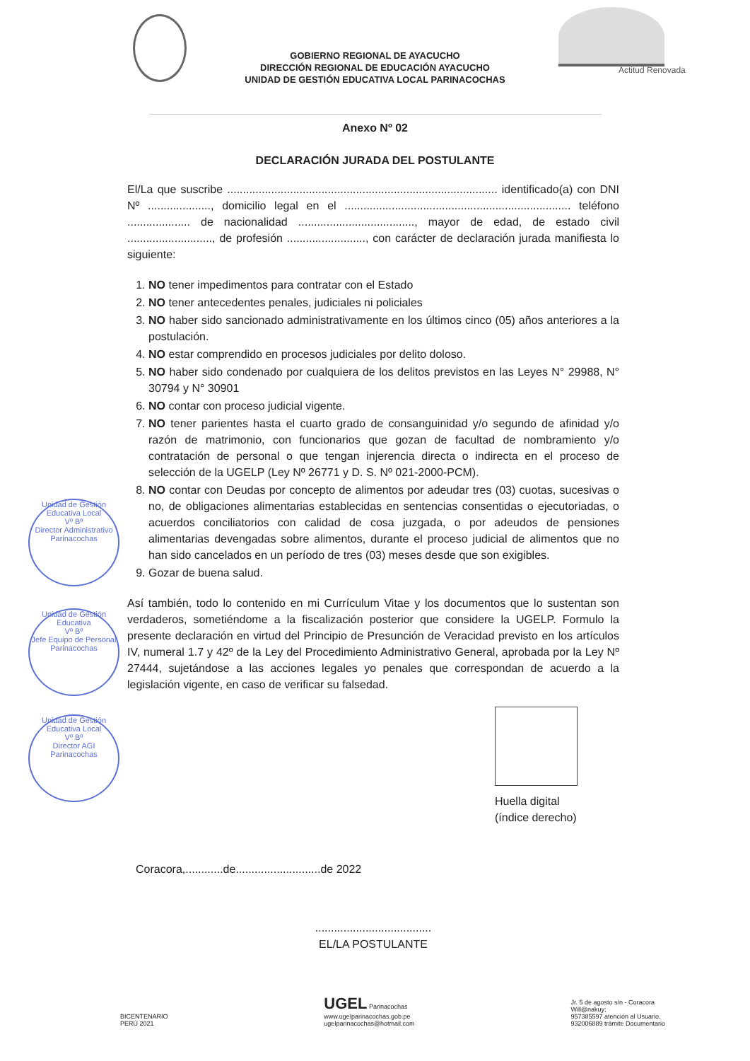Actitud Renovada
GOBIERNO REGIONAL DE AYACUCHO
DIRECCIÓN REGIONAL DE EDUCACIÓN AYACUCHO
UNIDAD DE GESTIÓN EDUCATIVA LOCAL PARINACOCHAS
Anexo Nº 02
DECLARACIÓN JURADA DEL POSTULANTE
El/La que suscribe ...................................................................................... identificado(a) con DNI Nº ...................., domicilio legal en el ........................................................................ teléfono .................... de nacionalidad ....................................., mayor de edad, de estado civil ..........................., de profesión ........................., con carácter de declaración jurada manifiesta lo siguiente:
1. NO tener impedimentos para contratar con el Estado
2. NO tener antecedentes penales, judiciales ni policiales
3. NO haber sido sancionado administrativamente en los últimos cinco (05) años anteriores a la postulación.
4. NO estar comprendido en procesos judiciales por delito doloso.
5. NO haber sido condenado por cualquiera de los delitos previstos en las Leyes N° 29988, N° 30794 y N° 30901
6. NO contar con proceso judicial vigente.
7. NO tener parientes hasta el cuarto grado de consanguinidad y/o segundo de afinidad y/o razón de matrimonio, con funcionarios que gozan de facultad de nombramiento y/o contratación de personal o que tengan injerencia directa o indirecta en el proceso de selección de la UGELP (Ley Nº 26771 y D. S. Nº 021-2000-PCM).
8. NO contar con Deudas por concepto de alimentos por adeudar tres (03) cuotas, sucesivas o no, de obligaciones alimentarias establecidas en sentencias consentidas o ejecutoriadas, o acuerdos conciliatorios con calidad de cosa juzgada, o por adeudos de pensiones alimentarias devengadas sobre alimentos, durante el proceso judicial de alimentos que no han sido cancelados en un período de tres (03) meses desde que son exigibles.
9. Gozar de buena salud.
Así también, todo lo contenido en mi Currículum Vitae y los documentos que lo sustentan son verdaderos, sometiéndome a la fiscalización posterior que considere la UGELP. Formulo la presente declaración en virtud del Principio de Presunción de Veracidad previsto en los artículos IV, numeral 1.7 y 42º de la Ley del Procedimiento Administrativo General, aprobada por la Ley Nº 27444, sujetándose a las acciones legales yo penales que correspondan de acuerdo a la legislación vigente, en caso de verificar su falsedad.
Huella digital
(índice derecho)
Coracora,............de...........................de 2022
.....................................
EL/LA POSTULANTE
Unidad de Gestión Educativa Local
Vº Bº
Director Administrativo
Parinacochas
Unidad de Gestión Educativa
Vº Bº
Jefe Equipo de Personal
Parinacochas
Unidad de Gestión Educativa Local
Vº Bº
Director AGI
Parinacochas
BICENTENARIO
PERÚ 2021
UGEL Parinacochas
www.ugelparinacochas.gob.pe
ugelparinacochas@hotmail.com
Jr. 5 de agosto s/n - Coracora
Will@nakuy;
957385597 atención al Usuario,
932006889 trámite Documentario